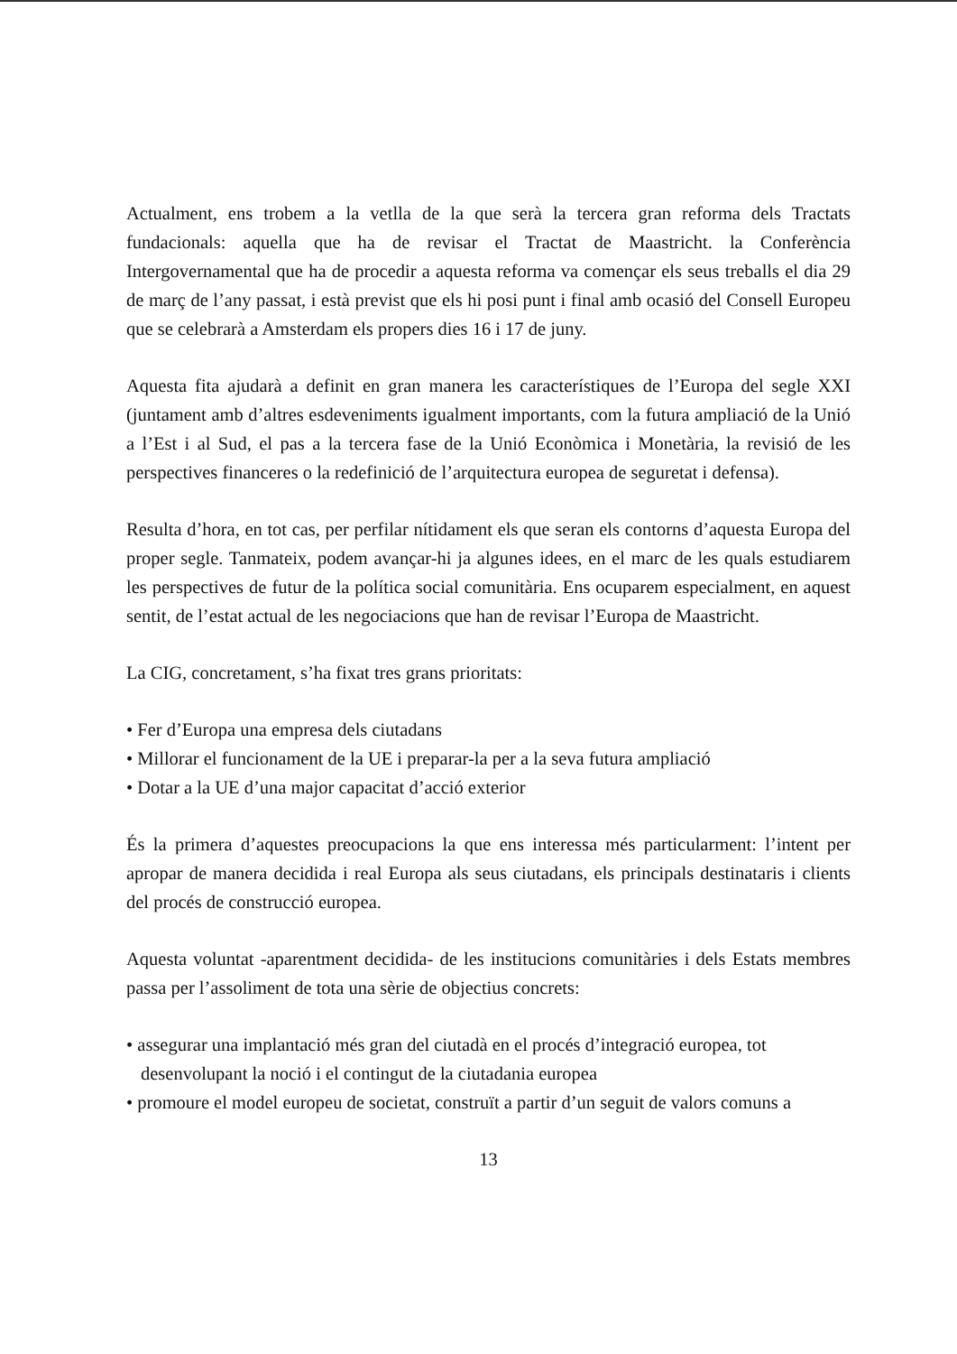Actualment, ens trobem a la vetlla de la que serà la tercera gran reforma dels Tractats fundacionals: aquella que ha de revisar el Tractat de Maastricht. la Conferència Intergovernamental que ha de procedir a aquesta reforma va començar els seus treballs el dia 29 de març de l’any passat, i està previst que els hi posi punt i final amb ocasió del Consell Europeu que se celebrarà a Amsterdam els propers dies 16 i 17 de juny.
Aquesta fita ajudarà a definit en gran manera les característiques de l’Europa del segle XXI (juntament amb d’altres esdeveniments igualment importants, com la futura ampliació de la Unió a l’Est i al Sud, el pas a la tercera fase de la Unió Econòmica i Monetària, la revisió de les perspectives financeres o la redefinició de l’arquitectura europea de seguretat i defensa).
Resulta d’hora, en tot cas, per perfilar nítidament els que seran els contorns d’aquesta Europa del proper segle. Tanmateix, podem avançar-hi ja algunes idees, en el marc de les quals estudiarem les perspectives de futur de la política social comunitària. Ens ocuparem especialment, en aquest sentit, de l’estat actual de les negociacions que han de revisar l’Europa de Maastricht.
La CIG, concretament, s’ha fixat tres grans prioritats:
• Fer d’Europa una empresa dels ciutadans
• Millorar el funcionament de la UE i preparar-la per a la seva futura ampliació
• Dotar a la UE d’una major capacitat d’acció exterior
És la primera d’aquestes preocupacions la que ens interessa més particularment: l’intent per apropar de manera decidida i real Europa als seus ciutadans, els principals destinataris i clients del procés de construcció europea.
Aquesta voluntat -aparentment decidida- de les institucions comunitàries i dels Estats membres passa per l’assoliment de tota una sèrie de objectius concrets:
• assegurar una implantació més gran del ciutadà en el procés d’integració europea, tot desenvolupant la noció i el contingut de la ciutadania europea
• promoure el model europeu de societat, construït a partir d’un seguit de valors comuns a
13